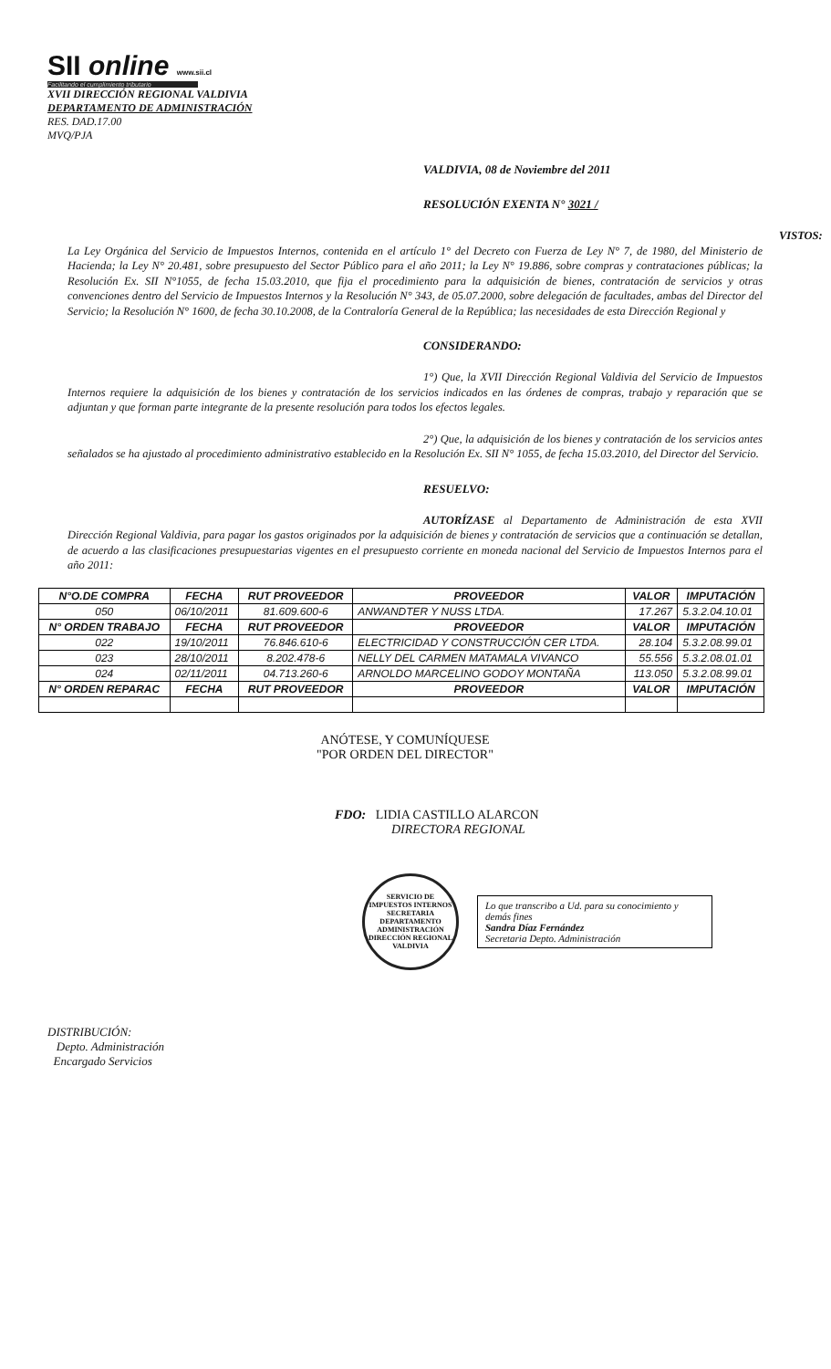SII online www.sii.cl
Facilitando el cumplimiento tributario
XVII DIRECCIÓN REGIONAL VALDIVIA
DEPARTAMENTO DE ADMINISTRACIÓN
RES. DAD.17.00
MVQ/PJA
VALDIVIA, 08 de Noviembre del 2011
RESOLUCIÓN EXENTA N° 3021 /
VISTOS: La Ley Orgánica del Servicio de Impuestos Internos, contenida en el artículo 1° del Decreto con Fuerza de Ley N° 7, de 1980, del Ministerio de Hacienda; la Ley N° 20.481, sobre presupuesto del Sector Público para el año 2011; la Ley N° 19.886, sobre compras y contrataciones públicas; la Resolución Ex. SII N°1055, de fecha 15.03.2010, que fija el procedimiento para la adquisición de bienes, contratación de servicios y otras convenciones dentro del Servicio de Impuestos Internos y la Resolución N° 343, de 05.07.2000, sobre delegación de facultades, ambas del Director del Servicio; la Resolución N° 1600, de fecha 30.10.2008, de la Contraloría General de la República; las necesidades de esta Dirección Regional y
CONSIDERANDO:
1°) Que, la XVII Dirección Regional Valdivia del Servicio de Impuestos Internos requiere la adquisición de los bienes y contratación de los servicios indicados en las órdenes de compras, trabajo y reparación que se adjuntan y que forman parte integrante de la presente resolución para todos los efectos legales.
2°) Que, la adquisición de los bienes y contratación de los servicios antes señalados se ha ajustado al procedimiento administrativo establecido en la Resolución Ex. SII N° 1055, de fecha 15.03.2010, del Director del Servicio.
RESUELVO:
AUTORÍZASE al Departamento de Administración de esta XVII Dirección Regional Valdivia, para pagar los gastos originados por la adquisición de bienes y contratación de servicios que a continuación se detallan, de acuerdo a las clasificaciones presupuestarias vigentes en el presupuesto corriente en moneda nacional del Servicio de Impuestos Internos para el año 2011:
| N°O.DE COMPRA | FECHA | RUT PROVEEDOR | PROVEEDOR | VALOR | IMPUTACIÓN |
| --- | --- | --- | --- | --- | --- |
| 050 | 06/10/2011 | 81.609.600-6 | ANWANDTER Y NUSS LTDA. | 17.267 | 5.3.2.04.10.01 |
| N° ORDEN TRABAJO | FECHA | RUT PROVEEDOR | PROVEEDOR | VALOR | IMPUTACIÓN |
| 022 | 19/10/2011 | 76.846.610-6 | ELECTRICIDAD Y CONSTRUCCIÓN CER LTDA. | 28.104 | 5.3.2.08.99.01 |
| 023 | 28/10/2011 | 8.202.478-6 | NELLY DEL CARMEN MATAMALA VIVANCO | 55.556 | 5.3.2.08.01.01 |
| 024 | 02/11/2011 | 04.713.260-6 | ARNOLDO MARCELINO GODOY MONTAÑA | 113.050 | 5.3.2.08.99.01 |
| N° ORDEN REPARAC | FECHA | RUT PROVEEDOR | PROVEEDOR | VALOR | IMPUTACIÓN |
ANÓTESE, Y COMUNÍQUESE
"POR ORDEN DEL DIRECTOR"
FDO: LIDIA CASTILLO ALARCON
DIRECTORA REGIONAL
SERVICIO DE IMPUESTOS INTERNOS SECRETARIA DEPARTAMENTO ADMINISTRACIÓN DIRECCIÓN REGIONAL VALDIVIA
Lo que transcribo a Ud. para su conocimiento y demás fines
Sandra Díaz Fernández
Secretaria Depto. Administración
DISTRIBUCIÓN:
Depto. Administración
Encargado Servicios